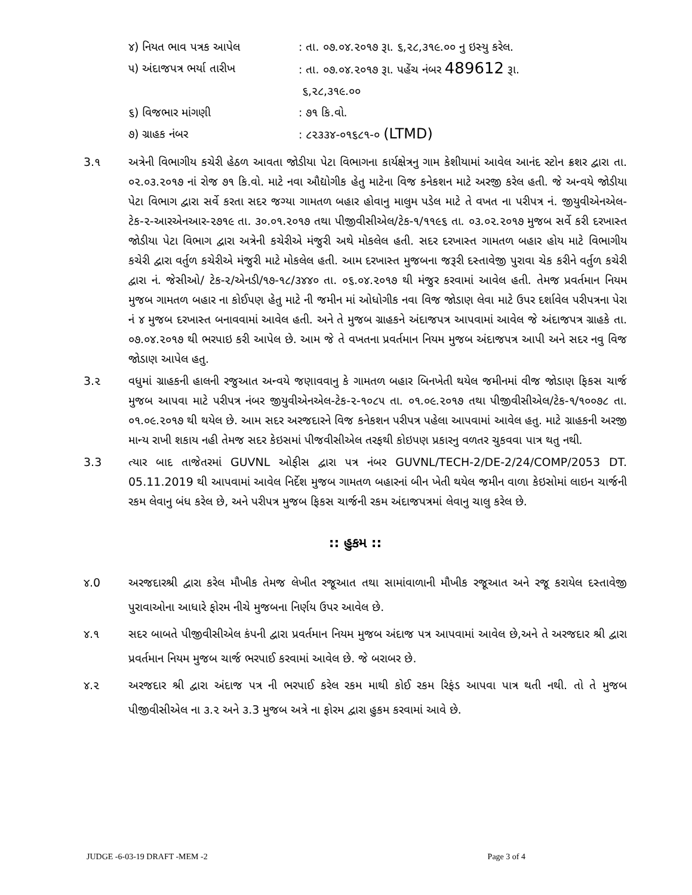૪) નિયત ભાવ પત્રક આપેલ : તા. ૦૭.૦૪.૨૦૧૭ રૂા. ૬,૨૮,૩૧૯.૦૦ નુ ઇસ્યુ કરેલ.
૫) અંદાજપત્ર ભર્યા તારીખ : તા. ૦૭.૦૪.૨૦૧૭ રૂા. પહેંચ નંબર 489612 રૂા.
૬,૨૮,૩૧૯.૦૦
૬) વિજભાર માંગણી : ૭૧ કિ.વો.
૭) ગ્રાહક નંબર : ૮૨૩૩૪-૦૧૬૮૧-૦ (LTMD)
3.૧ અત્રેની વિભાગીય કચેરી હેઠળ આવતા જોડીયા પેટા વિભાગના કાર્યક્ષેત્રનુ ગામ કેશીયામાં આવેલ આનંદ સ્ટોન ક્રશર દ્વારા તા. ૦૨.૦૩.૨૦૧૭ નાં રોજ ૭૧ કિ.વો. માટે નવા ઔદ્યોગીક હેતુ માટેના વિજ કનેકશન માટે અરજી કરેલ હતી. જે અન્વયે જોડીયા પેટા વિભાગ દ્વારા સર્વે કરતા સદર જગ્યા ગામતળ બહાર હોવાનુ માલુમ પડેલ માટે તે વખત ના પરીપત્ર નં. જીયુવીએનએલ-ટેક-૨-આરએનઆર-૨૭૧૯ તા. ૩૦.૦૧.૨૦૧૭ તથા પીજીવીસીએલ/ટેક-૧/૧૧૯૬ તા. ૦૩.૦૨.૨૦૧૭ મુજબ સર્વે કરી દરખાસ્ત જોડીયા પેટા વિભાગ દ્વારા અત્રેની કચેરીએ મંજુરી અથે મોકલેલ હતી. સદર દરખાસ્ત ગામતળ બહાર હોય માટે વિભાગીય કચેરી દ્વારા વર્તુળ કચેરીએ મંજુરી માટે મોકલેલ હતી. આમ દરખાસ્ત મુજબના જરૂરી દસ્તાવેજી પુરાવા ચેક કરીને વર્તુળ કચેરી દ્વારા નં. જેસીઓ/ ટેક-૨/એનડી/૧૭-૧૮/૩૪૪૦ તા. ૦૬.૦૪.૨૦૧૭ થી મંજુર કરવામાં આવેલ હતી. તેમજ પ્રવર્તમાન નિયમ મુજબ ગામતળ બહાર ના કોઈપણ હેતુ માટે ની જમીન માં ઓધોગીક નવા વિજ જોડાણ લેવા માટે ઉપર દર્શાવેલ પરીપત્રના પેરા નં ૪ મુજબ દરખાસ્ત બનાવવામાં આવેલ હતી. અને તે મુજબ ગ્રાહકને અંદાજપત્ર આપવામાં આવેલ જે અંદાજપત્ર ગ્રાહકે તા. ૦૭.૦૪.૨૦૧૭ થી ભરપાઇ કરી આપેલ છે. આમ જે તે વખતના પ્રવર્તમાન નિયમ મુજબ અંદાજપત્ર આપી અને સદર નવુ વિજ જોડાણ આપેલ હતુ.
3.૨ વધુમાં ગ્રાહકની હાલની રજુઆત અન્વયે જણાવવાનુ કે ગામતળ બહાર બિનખેતી થયેલ જમીનમાં વીજ જોડાણ ફિકસ ચાર્જ મુજબ આપવા માટે પરીપત્ર નંબર જીયુવીએનએલ-ટેક-૨-૧૦૮૫ તા. ૦૧.૦૯.૨૦૧૭ તથા પીજીવીસીએલ/ટેક-૧/૧૦૦૭૮ તા. ૦૧.૦૯.૨૦૧૭ થી થયેલ છે. આમ સદર અરજદારને વિજ કનેકશન પરીપત્ર પહેલા આપવામાં આવેલ હતુ. માટે ગ્રાહકની અરજી માન્ય રાખી શકાય નહી તેમજ સદર કેઇસમાં પીજવીસીએલ તરફથી કોઇપણ પ્રકારનુ વળતર ચુકવવા પાત્ર થતુ નથી.
3.3 ત્યાર બાદ તાજેતરમાં GUVNL ઓફીસ દ્વારા પત્ર નંબર GUVNL/TECH-2/DE-2/24/COMP/2053 DT. 05.11.2019 થી આપવામાં આવેલ નિર્દેશ મુજબ ગામતળ બહારનાં બીન ખેતી થયેલ જમીન વાળા કેઇસોમાં લાઇન ચાર્જની રકમ લેવાનુ બંધ કરેલ છે, અને પરીપત્ર મુજબ ફિકસ ચાર્જની રકમ અંદાજપત્રમાં લેવાનુ ચાલુ કરેલ છે.
:: હુકમ ::
૪.0 અરજદારશ્રી દ્વારા કરેલ મૌખીક તેમજ લેખીત રજૂઆત તથા સામાંવાળાની મૌખીક રજૂઆત અને રજૂ કરાયેલ દસ્તાવેજી પુરાવાઓના આધારે ફોરમ નીચે મુજબના નિર્ણય ઉપર આવેલ છે.
૪.૧ સદર બાબતે પીજીવીસીએલ કંપની દ્વારા પ્રવર્તમાન નિયમ મુજબ અંદાજ પત્ર આપવામાં આવેલ છે,અને તે અરજદાર શ્રી દ્વારા પ્રવર્તમાન નિયમ મુજબ ચાર્જ ભરપાઈ કરવામાં આવેલ છે. જે બરાબર છે.
૪.૨ અરજદાર શ્રી દ્વારા અંદાજ પત્ર ની ભરપાઈ કરેલ રકમ માથી કોઈ રકમ રિફંડ આપવા પાત્ર થતી નથી. તો તે મુજબ પીજીવીસીએલ ના ૩.૨ અને ૩.3 મુજબ અત્રે ના ફોરમ દ્વારા હુકમ કરવામાં આવે છે.
JUDGE -6-03-19 DRAFT -MEM -2 Page 3 of 4